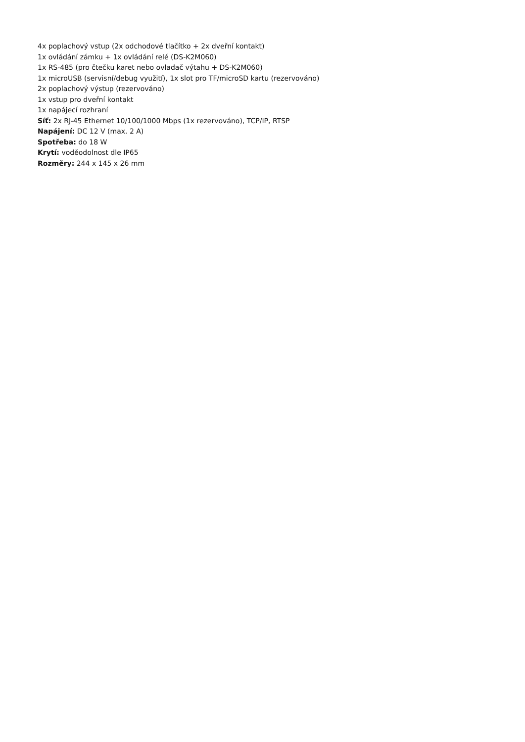4x poplachový vstup (2x odchodové tlačítko + 2x dveřní kontakt)
1x ovládání zámku + 1x ovládání relé (DS-K2M060)
1x RS-485 (pro čtečku karet nebo ovladač výtahu + DS-K2M060)
1x microUSB (servisní/debug využití), 1x slot pro TF/microSD kartu (rezervováno)
2x poplachový výstup (rezervováno)
1x vstup pro dveřní kontakt
1x napájecí rozhraní
Síť: 2x RJ-45 Ethernet 10/100/1000 Mbps (1x rezervováno), TCP/IP, RTSP
Napájení: DC 12 V (max. 2 A)
Spotřeba: do 18 W
Krytí: voděodolnost dle IP65
Rozměry: 244 x 145 x 26 mm